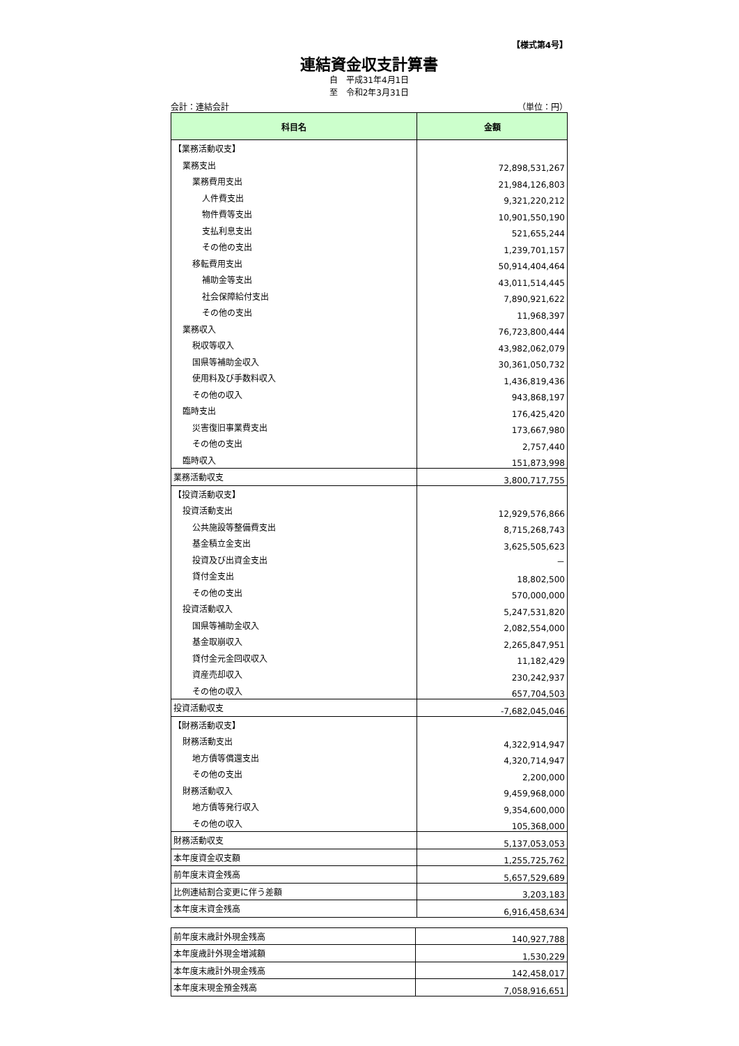【様式第4号】
連結資金収支計算書
自　平成31年4月1日
至　令和2年3月31日
会計：連結会計 （単位：円）
| 科目名 | 金額 |
| --- | --- |
| 【業務活動収支】 | |
| 業務支出 | 72,898,531,267 |
| 業務費用支出 | 21,984,126,803 |
| 人件費支出 | 9,321,220,212 |
| 物件費等支出 | 10,901,550,190 |
| 支払利息支出 | 521,655,244 |
| その他の支出 | 1,239,701,157 |
| 移転費用支出 | 50,914,404,464 |
| 補助金等支出 | 43,011,514,445 |
| 社会保障給付支出 | 7,890,921,622 |
| その他の支出 | 11,968,397 |
| 業務収入 | 76,723,800,444 |
| 税収等収入 | 43,982,062,079 |
| 国県等補助金収入 | 30,361,050,732 |
| 使用料及び手数料収入 | 1,436,819,436 |
| その他の収入 | 943,868,197 |
| 臨時支出 | 176,425,420 |
| 災害復旧事業費支出 | 173,667,980 |
| その他の支出 | 2,757,440 |
| 臨時収入 | 151,873,998 |
| 業務活動収支 | 3,800,717,755 |
| 【投資活動収支】 | |
| 投資活動支出 | 12,929,576,866 |
| 公共施設等整備費支出 | 8,715,268,743 |
| 基金積立金支出 | 3,625,505,623 |
| 投資及び出資金支出 | － |
| 貸付金支出 | 18,802,500 |
| その他の支出 | 570,000,000 |
| 投資活動収入 | 5,247,531,820 |
| 国県等補助金収入 | 2,082,554,000 |
| 基金取崩収入 | 2,265,847,951 |
| 貸付金元金回収収入 | 11,182,429 |
| 資産売却収入 | 230,242,937 |
| その他の収入 | 657,704,503 |
| 投資活動収支 | -7,682,045,046 |
| 【財務活動収支】 | |
| 財務活動支出 | 4,322,914,947 |
| 地方債等償還支出 | 4,320,714,947 |
| その他の支出 | 2,200,000 |
| 財務活動収入 | 9,459,968,000 |
| 地方債等発行収入 | 9,354,600,000 |
| その他の収入 | 105,368,000 |
| 財務活動収支 | 5,137,053,053 |
| 本年度資金収支額 | 1,255,725,762 |
| 前年度末資金残高 | 5,657,529,689 |
| 比例連結割合変更に伴う差額 | 3,203,183 |
| 本年度末資金残高 | 6,916,458,634 |
| 前年度末歳計外現金残高 | 140,927,788 |
| 本年度歳計外現金増減額 | 1,530,229 |
| 本年度末歳計外現金残高 | 142,458,017 |
| 本年度末現金預金残高 | 7,058,916,651 |